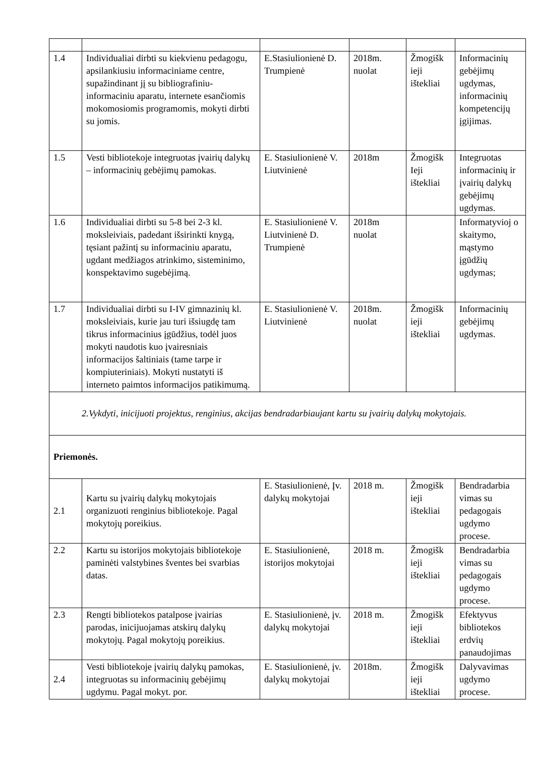| 1.4 | Individualiai dirbti su kiekvienu pedagogu, apsilankiusiu informaciniame centre, supažindinant jį su bibliografiniu-informaciniu aparatu, internete esančiomis mokomosiomis programomis, mokyti dirbti su jomis. | E.Stasiulionienė D. Trumpienė | 2018m. nuolat | Žmogišk ieji ištekliai | Informacinių gebėjimų ugdymas, informacinių kompetencijų įgijimas. |
| 1.5 | Vesti bibliotekoje integruotas įvairių dalykų – informacinių gebėjimų pamokas. | E. Stasiulionienė V. Liutvinienė | 2018m | Žmogišk Ieji ištekliai | Integruotas informacinių ir įvairių dalykų gebėjimų ugdymas. |
| 1.6 | Individualiai dirbti su 5-8 bei 2-3 kl. moksleiviais, padedant išsirinkti knygą, tęsiant pažintį su informaciniu aparatu, ugdant medžiagos atrinkimo, sisteminimo, konspektavimo sugebėjimą. | E. Stasiulionienė V. Liutvinienė D. Trumpienė | 2018m nuolat | | Informatyvioj o skaitymo, mąstymo įgūdžių ugdymas; |
| 1.7 | Individualiai dirbti su I-IV gimnazinių kl. moksleiviais, kurie jau turi išsiugdę tam tikrus informacinius įgūdžius, todėl juos mokyti naudotis kuo įvairesniais informacijos šaltiniais (tame tarpe ir kompiuteriniais). Mokyti nustatyti iš interneto paimtos informacijos patikimumą. | E. Stasiulionienė V. Liutvinienė | 2018m. nuolat | Žmogišk ieji ištekliai | Informacinių gebėjimų ugdymas. |
| 2.Vykdyti, inicijuoti projektus, renginius, akcijas bendradarbiaujant kartu su įvairių dalykų mokytojais. | | | | | |
| Priemonės. | | | | | |
| 2.1 | Kartu su įvairių dalykų mokytojais organizuoti renginius bibliotekoje. Pagal mokytojų poreikius. | E. Stasiulionienė, Įv. dalykų mokytojai | 2018 m. | Žmogišk ieji ištekliai | Bendradarbia vimas su pedagogais ugdymo procese. |
| 2.2 | Kartu su istorijos mokytojais bibliotekoje paminėti valstybines šventes bei svarbias datas. | E. Stasiulionienė, istorijos mokytojai | 2018 m. | Žmogišk ieji ištekliai | Bendradarbia vimas su pedagogais ugdymo procese. |
| 2.3 | Rengti bibliotekos patalpose įvairias parodas, inicijuojamas atskirų dalykų mokytojų. Pagal mokytojų poreikius. | E. Stasiulionienė, įv. dalykų mokytojai | 2018 m. | Žmogišk ieji ištekliai | Efektyvus bibliotekos erdvių panaudojimas |
| 2.4 | Vesti bibliotekoje įvairių dalykų pamokas, integruotas su informacinių gebėjimų ugdymu. Pagal mokyt. por. | E. Stasiulionienė, įv. dalykų mokytojai | 2018m. | Žmogišk ieji ištekliai | Dalyvavimas ugdymo procese. |